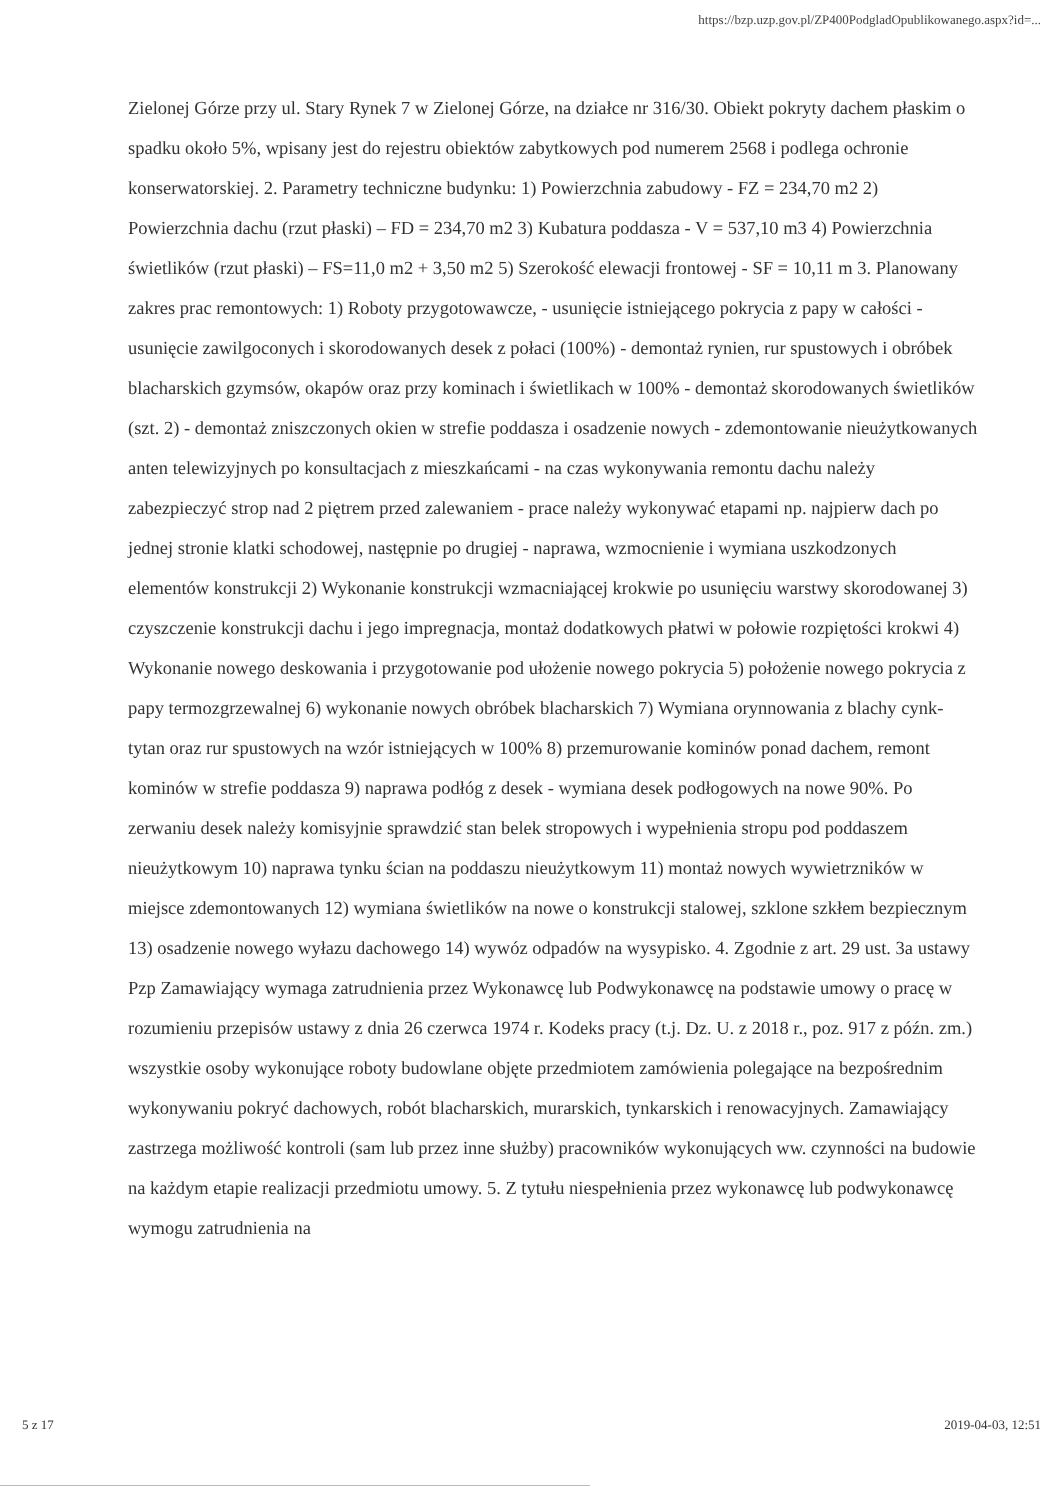https://bzp.uzp.gov.pl/ZP400PodgladOpublikowanego.aspx?id=...
Zielonej Górze przy ul. Stary Rynek 7 w Zielonej Górze, na działce nr 316/30. Obiekt pokryty dachem płaskim o spadku około 5%, wpisany jest do rejestru obiektów zabytkowych pod numerem 2568 i podlega ochronie konserwatorskiej. 2. Parametry techniczne budynku: 1) Powierzchnia zabudowy - FZ = 234,70 m2 2) Powierzchnia dachu (rzut płaski) – FD = 234,70 m2 3) Kubatura poddasza - V = 537,10 m3 4) Powierzchnia świetlików (rzut płaski) – FS=11,0 m2 + 3,50 m2 5) Szerokość elewacji frontowej - SF = 10,11 m 3. Planowany zakres prac remontowych: 1) Roboty przygotowawcze, - usunięcie istniejącego pokrycia z papy w całości - usunięcie zawilgoconych i skorodowanych desek z połaci (100%) - demontaż rynien, rur spustowych i obróbek blacharskich gzymsów, okapów oraz przy kominach i świetlikach w 100% - demontaż skorodowanych świetlików (szt. 2) - demontaż zniszczonych okien w strefie poddasza i osadzenie nowych - zdemontowanie nieużytkowanych anten telewizyjnych po konsultacjach z mieszkańcami - na czas wykonywania remontu dachu należy zabezpieczyć strop nad 2 piętrem przed zalewaniem - prace należy wykonywać etapami np. najpierw dach po jednej stronie klatki schodowej, następnie po drugiej - naprawa, wzmocnienie i wymiana uszkodzonych elementów konstrukcji 2) Wykonanie konstrukcji wzmacniającej krokwie po usunięciu warstwy skorodowanej 3) czyszczenie konstrukcji dachu i jego impregnacja, montaż dodatkowych płatwi w połowie rozpiętości krokwi 4) Wykonanie nowego deskowania i przygotowanie pod ułożenie nowego pokrycia 5) położenie nowego pokrycia z papy termozgrzewalnej 6) wykonanie nowych obróbek blacharskich 7) Wymiana orynnowania z blachy cynk-tytan oraz rur spustowych na wzór istniejących w 100% 8) przemurowanie kominów ponad dachem, remont kominów w strefie poddasza 9) naprawa podłóg z desek - wymiana desek podłogowych na nowe 90%. Po zerwaniu desek należy komisyjnie sprawdzić stan belek stropowych i wypełnienia stropu pod poddaszem nieużytkowym 10) naprawa tynku ścian na poddaszu nieużytkowym 11) montaż nowych wywietrzników w miejsce zdemontowanych 12) wymiana świetlików na nowe o konstrukcji stalowej, szklone szkłem bezpiecznym 13) osadzenie nowego wyłazu dachowego 14) wywóz odpadów na wysypisko. 4. Zgodnie z art. 29 ust. 3a ustawy Pzp Zamawiający wymaga zatrudnienia przez Wykonawcę lub Podwykonawcę na podstawie umowy o pracę w rozumieniu przepisów ustawy z dnia 26 czerwca 1974 r. Kodeks pracy (t.j. Dz. U. z 2018 r., poz. 917 z późn. zm.) wszystkie osoby wykonujące roboty budowlane objęte przedmiotem zamówienia polegające na bezpośrednim wykonywaniu pokryć dachowych, robót blacharskich, murarskich, tynkarskich i renowacyjnych. Zamawiający zastrzega możliwość kontroli (sam lub przez inne służby) pracowników wykonujących ww. czynności na budowie na każdym etapie realizacji przedmiotu umowy. 5. Z tytułu niespełnienia przez wykonawcę lub podwykonawcę wymogu zatrudnienia na
5 z 17 2019-04-03, 12:51